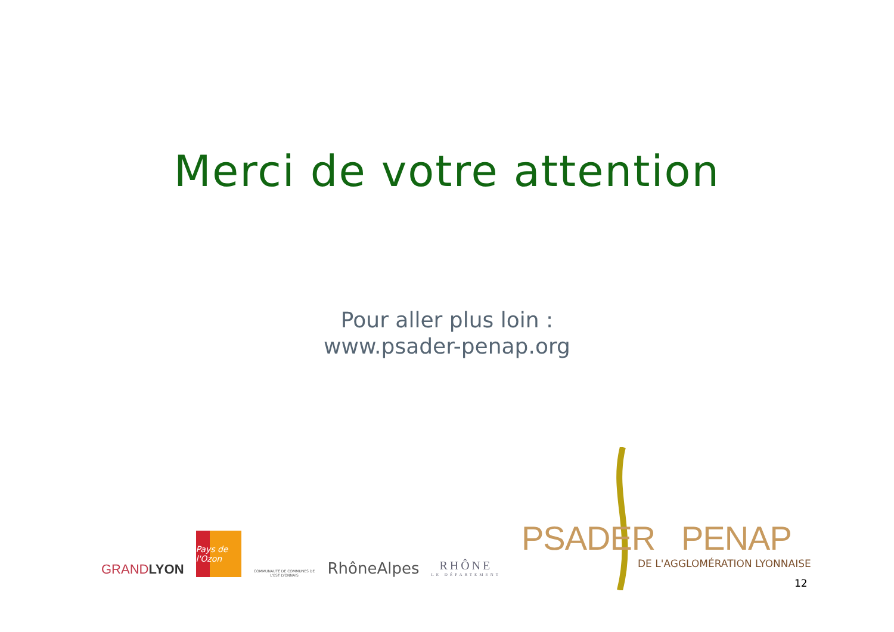Merci de votre attention
Pour aller plus loin :
www.psader-penap.org
GRANDLYON
Pays de l'Ozon
COMMUNAUTÉ DE COMMUNES DE L'EST LYONNAIS
RhôneAlpes
RHÔNE
LE DÉPARTEMENT
PSADER PENAP
DE L'AGGLOMÉRATION LYONNAISE
12